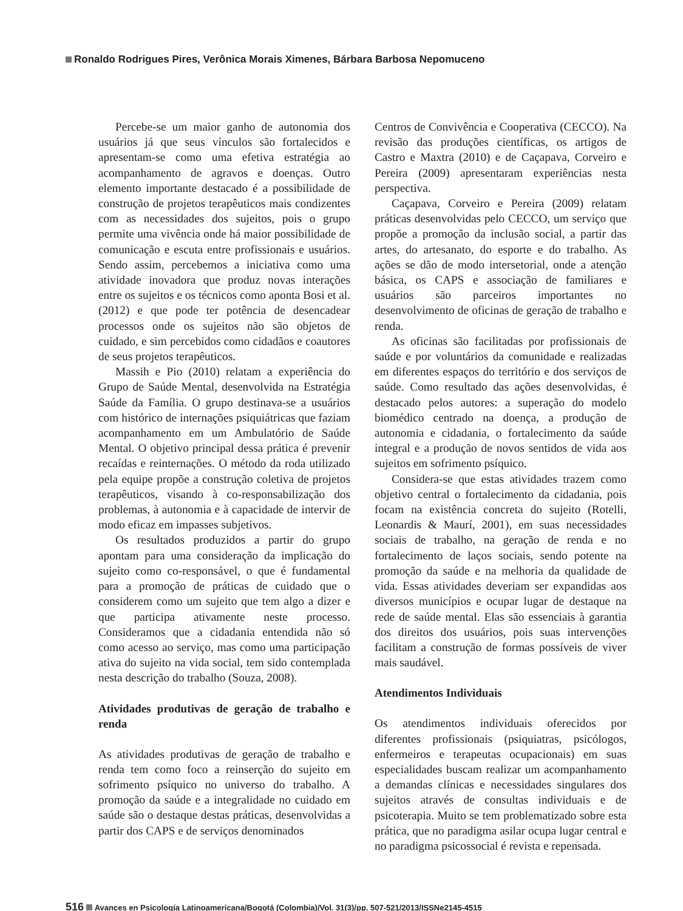Ronaldo Rodrigues Pires, Verônica Morais Ximenes, Bárbara Barbosa Nepomuceno
Percebe-se um maior ganho de autonomia dos usuários já que seus vínculos são fortalecidos e apresentam-se como uma efetiva estratégia ao acompanhamento de agravos e doenças. Outro elemento importante destacado é a possibilidade de construção de projetos terapêuticos mais condizentes com as necessidades dos sujeitos, pois o grupo permite uma vivência onde há maior possibilidade de comunicação e escuta entre profissionais e usuários. Sendo assim, percebemos a iniciativa como uma atividade inovadora que produz novas interações entre os sujeitos e os técnicos como aponta Bosi et al. (2012) e que pode ter potência de desencadear processos onde os sujeitos não são objetos de cuidado, e sim percebidos como cidadãos e coautores de seus projetos terapêuticos.
Massih e Pio (2010) relatam a experiência do Grupo de Saúde Mental, desenvolvida na Estratégia Saúde da Família. O grupo destinava-se a usuários com histórico de internações psiquiátricas que faziam acompanhamento em um Ambulatório de Saúde Mental. O objetivo principal dessa prática é prevenir recaídas e reinternações. O método da roda utilizado pela equipe propõe a construção coletiva de projetos terapêuticos, visando à co-responsabilização dos problemas, à autonomia e à capacidade de intervir de modo eficaz em impasses subjetivos.
Os resultados produzidos a partir do grupo apontam para uma consideração da implicação do sujeito como co-responsável, o que é fundamental para a promoção de práticas de cuidado que o considerem como um sujeito que tem algo a dizer e que participa ativamente neste processo. Consideramos que a cidadania entendida não só como acesso ao serviço, mas como uma participação ativa do sujeito na vida social, tem sido contemplada nesta descrição do trabalho (Souza, 2008).
Atividades produtivas de geração de trabalho e renda
As atividades produtivas de geração de trabalho e renda tem como foco a reinserção do sujeito em sofrimento psíquico no universo do trabalho. A promoção da saúde e a integralidade no cuidado em saúde são o destaque destas práticas, desenvolvidas a partir dos CAPS e de serviços denominados
Centros de Convivência e Cooperativa (CECCO). Na revisão das produções científicas, os artigos de Castro e Maxtra (2010) e de Caçapava, Corveiro e Pereira (2009) apresentaram experiências nesta perspectiva.
Caçapava, Corveiro e Pereira (2009) relatam práticas desenvolvidas pelo CECCO, um serviço que propõe a promoção da inclusão social, a partir das artes, do artesanato, do esporte e do trabalho. As ações se dão de modo intersetorial, onde a atenção básica, os CAPS e associação de familiares e usuários são parceiros importantes no desenvolvimento de oficinas de geração de trabalho e renda.
As oficinas são facilitadas por profissionais de saúde e por voluntários da comunidade e realizadas em diferentes espaços do território e dos serviços de saúde. Como resultado das ações desenvolvidas, é destacado pelos autores: a superação do modelo biomédico centrado na doença, a produção de autonomia e cidadania, o fortalecimento da saúde integral e a produção de novos sentidos de vida aos sujeitos em sofrimento psíquico.
Considera-se que estas atividades trazem como objetivo central o fortalecimento da cidadania, pois focam na existência concreta do sujeito (Rotelli, Leonardis & Maurí, 2001), em suas necessidades sociais de trabalho, na geração de renda e no fortalecimento de laços sociais, sendo potente na promoção da saúde e na melhoria da qualidade de vida. Essas atividades deveriam ser expandidas aos diversos municípios e ocupar lugar de destaque na rede de saúde mental. Elas são essenciais à garantia dos direitos dos usuários, pois suas intervenções facilitam a construção de formas possíveis de viver mais saudável.
Atendimentos Individuais
Os atendimentos individuais oferecidos por diferentes profissionais (psiquiatras, psicólogos, enfermeiros e terapeutas ocupacionais) em suas especialidades buscam realizar um acompanhamento a demandas clínicas e necessidades singulares dos sujeitos através de consultas individuais e de psicoterapia. Muito se tem problematizado sobre esta prática, que no paradigma asilar ocupa lugar central e no paradigma psicossocial é revista e repensada.
516 Avances en Psicología Latinoamericana/Bogotá (Colombia)/Vol. 31(3)/pp. 507-521/2013/ISSNe2145-4515